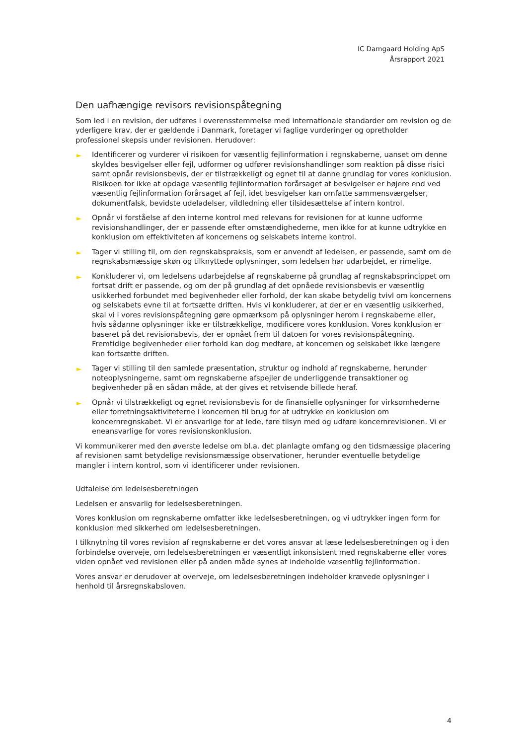IC Damgaard Holding ApS
Årsrapport 2021
Den uafhængige revisors revisionspåtegning
Som led i en revision, der udføres i overensstemmelse med internationale standarder om revision og de yderligere krav, der er gældende i Danmark, foretager vi faglige vurderinger og opretholder professionel skepsis under revisionen. Herudover:
► Identificerer og vurderer vi risikoen for væsentlig fejlinformation i regnskaberne, uanset om denne skyldes besvigelser eller fejl, udformer og udfører revisionshandlinger som reaktion på disse risici samt opnår revisionsbevis, der er tilstrækkeligt og egnet til at danne grundlag for vores konklusion. Risikoen for ikke at opdage væsentlig fejlinformation forårsaget af besvigelser er højere end ved væsentlig fejlinformation forårsaget af fejl, idet besvigelser kan omfatte sammensværgelser, dokumentfalsk, bevidste udeladelser, vildledning eller tilsidesættelse af intern kontrol.
► Opnår vi forståelse af den interne kontrol med relevans for revisionen for at kunne udforme revisionshandlinger, der er passende efter omstændighederne, men ikke for at kunne udtrykke en konklusion om effektiviteten af koncernens og selskabets interne kontrol.
► Tager vi stilling til, om den regnskabspraksis, som er anvendt af ledelsen, er passende, samt om de regnskabsmæssige skøn og tilknyttede oplysninger, som ledelsen har udarbejdet, er rimelige.
► Konkluderer vi, om ledelsens udarbejdelse af regnskaberne på grundlag af regnskabsprincippet om fortsat drift er passende, og om der på grundlag af det opnåede revisionsbevis er væsentlig usikkerhed forbundet med begivenheder eller forhold, der kan skabe betydelig tvivl om koncernens og selskabets evne til at fortsætte driften. Hvis vi konkluderer, at der er en væsentlig usikkerhed, skal vi i vores revisionspåtegning gøre opmærksom på oplysninger herom i regnskaberne eller, hvis sådanne oplysninger ikke er tilstrækkelige, modificere vores konklusion. Vores konklusion er baseret på det revisionsbevis, der er opnået frem til datoen for vores revisionspåtegning. Fremtidige begivenheder eller forhold kan dog medføre, at koncernen og selskabet ikke længere kan fortsætte driften.
► Tager vi stilling til den samlede præsentation, struktur og indhold af regnskaberne, herunder noteoplysningerne, samt om regnskaberne afspejler de underliggende transaktioner og begivenheder på en sådan måde, at der gives et retvisende billede heraf.
► Opnår vi tilstrækkeligt og egnet revisionsbevis for de finansielle oplysninger for virksomhederne eller forretningsaktiviteterne i koncernen til brug for at udtrykke en konklusion om koncernregnskabet. Vi er ansvarlige for at lede, føre tilsyn med og udføre koncernrevisionen. Vi er eneansvarlige for vores revisionskonklusion.
Vi kommunikerer med den øverste ledelse om bl.a. det planlagte omfang og den tidsmæssige placering af revisionen samt betydelige revisionsmæssige observationer, herunder eventuelle betydelige mangler i intern kontrol, som vi identificerer under revisionen.
Udtalelse om ledelsesberetningen
Ledelsen er ansvarlig for ledelsesberetningen.
Vores konklusion om regnskaberne omfatter ikke ledelsesberetningen, og vi udtrykker ingen form for konklusion med sikkerhed om ledelsesberetningen.
I tilknytning til vores revision af regnskaberne er det vores ansvar at læse ledelsesberetningen og i den forbindelse overveje, om ledelsesberetningen er væsentligt inkonsistent med regnskaberne eller vores viden opnået ved revisionen eller på anden måde synes at indeholde væsentlig fejlinformation.
Vores ansvar er derudover at overveje, om ledelsesberetningen indeholder krævede oplysninger i henhold til årsregnskabsloven.
4